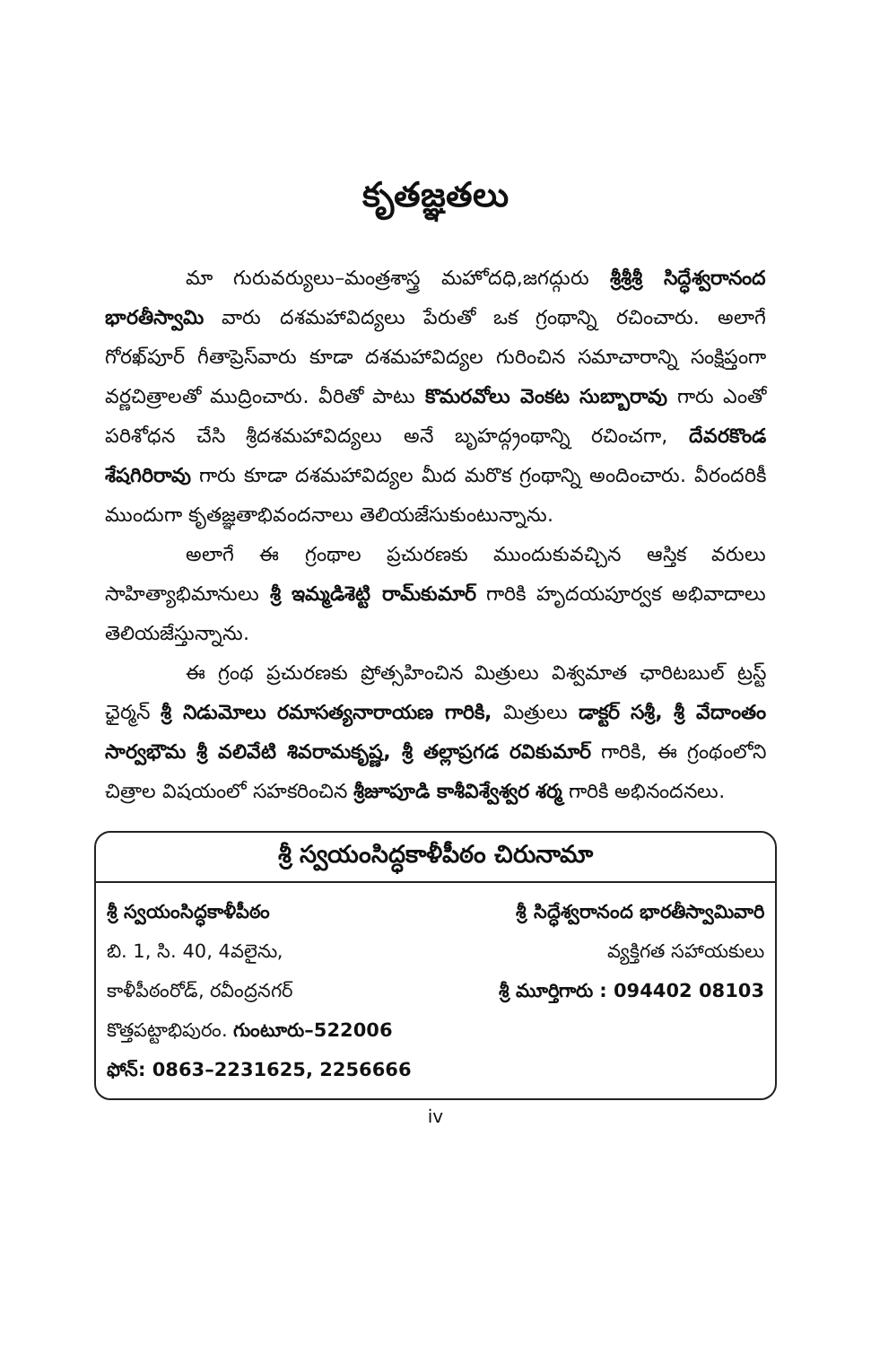కృతజ్ఞతలు
మా గురువర్యులు–మంత్రశాస్త్ర మహోదధి,జగద్గురు శ్రీశ్రీశ్రీ సిద్ధేశ్వరానంద భారతీస్వామి వారు దశమహావిద్యలు పేరుతో ఒక గ్రంథాన్ని రచించారు. అలాగే గోరఖ్‌పూర్ గీతాప్రెస్‌వారు కూడా దశమహావిద్యల గురించిన సమాచారాన్ని సంక్షిప్తంగా వర్ణచిత్రాలతో ముద్రించారు. వీరితో పాటు కొమరవోలు వెంకట సుబ్బారావు గారు ఎంతో పరిశోధన చేసి శ్రీదశమహావిద్యలు అనే బృహద్గ్రంథాన్ని రచించగా, దేవరకొండ శేషగిరిరావు గారు కూడా దశమహావిద్యల మీద మరొక గ్రంథాన్ని అందించారు. వీరందరికీ ముందుగా కృతజ్ఞతాభివందనాలు తెలియజేసుకుంటున్నాను.
అలాగే ఈ గ్రంథాల ప్రచురణకు ముందుకువచ్చిన ఆస్తిక వరులు సాహిత్యాభిమానులు శ్రీ ఇమ్మడిశెట్టి రామ్‌కుమార్ గారికి హృదయపూర్వక అభివాదాలు తెలియజేస్తున్నాను.
ఈ గ్రంథ ప్రచురణకు ప్రోత్సహించిన మిత్రులు విశ్వమాత ఛారిటబుల్ ట్రస్ట్ ఛైర్మన్ శ్రీ నిడుమోలు రమాసత్యనారాయణ గారికి, మిత్రులు డాక్టర్ సశ్రీ, శ్రీ వేదాంతం సార్వభౌమ శ్రీ వలివేటి శివరామకృష్ణ, శ్రీ తల్లాప్రగడ రవికుమార్ గారికి, ఈ గ్రంథంలోని చిత్రాల విషయంలో సహకరించిన శ్రీజూపూడి కాశీవిశ్వేశ్వర శర్మ గారికి అభినందనలు.
శ్రీ స్వయంసిద్ధకాళీపీఠం చిరునామా
శ్రీ స్వయంసిద్ధకాళీపీఠం
బి. 1, సి. 40, 4వలైను,
కాళీపీఠంరోడ్, రవీంద్రనగర్
కొత్తపట్టాభిపురం. గుంటూరు–522006
ఫోన్: 0863–2231625, 2256666
శ్రీ సిద్ధేశ్వరానంద భారతీస్వామివారి
వ్యక్తిగత సహాయకులు
శ్రీ మూర్తిగారు : 094402 08103
iv